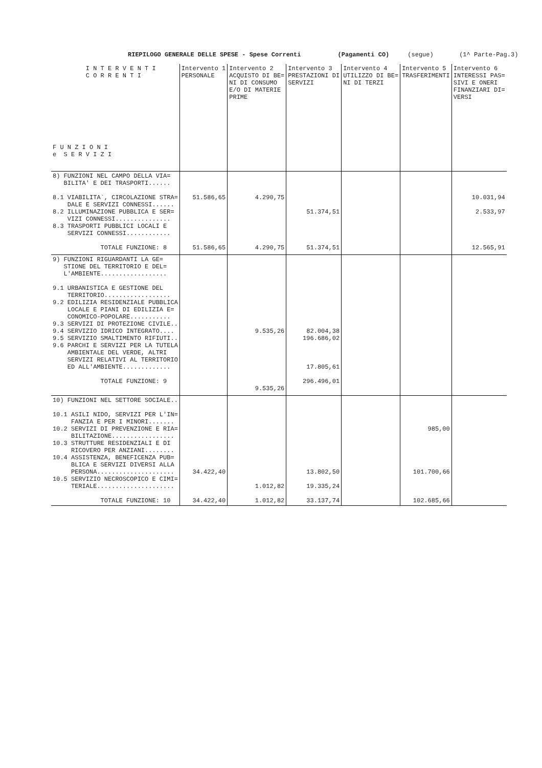RIEPILOGO GENERALE DELLE SPESE - Spese Correnti (Pagamenti CO) (segue) (1^ Parte-Pag.3)
| I N T E R V E N T I C O R R E N T I F U N Z I O N I e S E R V I Z I | Intervento 1 PERSONALE | Intervento 2 ACQUISTO DI BE= NI DI CONSUMO E/O DI MATERIE PRIME | Intervento 3 PRESTAZIONI DI SERVIZI | Intervento 4 UTILIZZO DI BE= NI DI TERZI | Intervento 5 TRASFERIMENTI | Intervento 6 INTERESSI PAS= SIVI E ONERI FINANZIARI DI= VERSI |
| --- | --- | --- | --- | --- | --- | --- |
| 8) FUNZIONI NEL CAMPO DELLA VIA= BILITA' E DEI TRASPORTI...... 8.1 VIABILITA`, CIRCOLAZIONE STRA= DALE E SERVIZI CONNESSI...... 8.2 ILLUMINAZIONE PUBBLICA E SER= VIZI CONNESSI............... 8.3 TRASPORTI PUBBLICI LOCALI E SERVIZI CONNESSI............ TOTALE FUNZIONE: 8 | 51.586,65 51.586,65 | 4.290,75 4.290,75 | 51.374,51 51.374,51 | | | 10.031,94 2.533,97 12.565,91 |
| 9) FUNZIONI RIGUARDANTI LA GE= STIONE DEL TERRITORIO E DEL= L'AMBIENTE.................. 9.1 URBANISTICA E GESTIONE DEL TERRITORIO.................. 9.2 EDILIZIA RESIDENZIALE PUBBLICA LOCALE E PIANI DI EDILIZIA E= CONOMICO-POPOLARE........... 9.3 SERVIZI DI PROTEZIONE CIVILE.. 9.4 SERVIZIO IDRICO INTEGRATO.... 9.5 SERVIZIO SMALTIMENTO RIFIUTI.. 9.6 PARCHI E SERVIZI PER LA TUTELA AMBIENTALE DEL VERDE, ALTRI SERVIZI RELATIVI AL TERRITORIO ED ALL'AMBIENTE............. TOTALE FUNZIONE: 9 | | 9.535,26 9.535,26 | 82.004,38 196.686,02 17.805,61 296.496,01 | | | |
| 10) FUNZIONI NEL SETTORE SOCIALE.. 10.1 ASILI NIDO, SERVIZI PER L'IN= FANZIA E PER I MINORI....... 10.2 SERVIZI DI PREVENZIONE E RIA= BILITAZIONE................. 10.3 STRUTTURE RESIDENZIALI E DI RICOVERO PER ANZIANI........ 10.4 ASSISTENZA, BENEFICENZA PUB= BLICA E SERVIZI DIVERSI ALLA PERSONA..................... 10.5 SERVIZIO NECROSCOPICO E CIMI= TERIALE..................... TOTALE FUNZIONE: 10 | 34.422,40 34.422,40 | 1.012,82 1.012,82 | 13.802,50 19.335,24 33.137,74 | | 985,00 101.700,66 102.685,66 | |